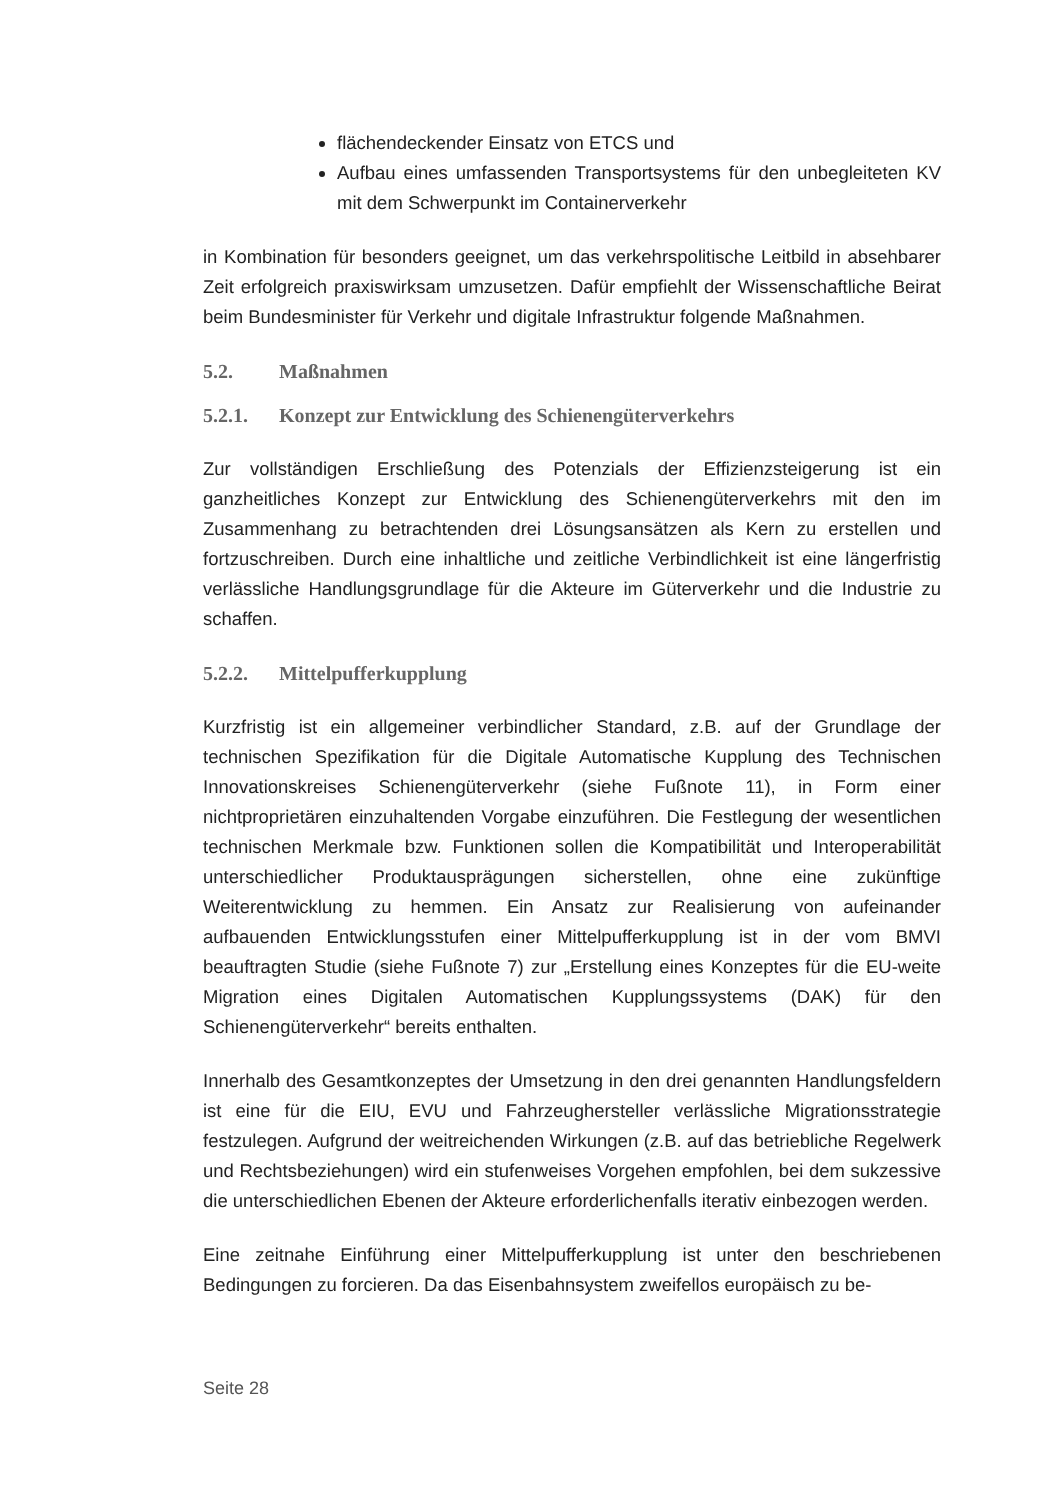flächendeckender Einsatz von ETCS und
Aufbau eines umfassenden Transportsystems für den unbegleiteten KV mit dem Schwerpunkt im Containerverkehr
in Kombination für besonders geeignet, um das verkehrspolitische Leitbild in absehbarer Zeit erfolgreich praxiswirksam umzusetzen. Dafür empfiehlt der Wissenschaftliche Beirat beim Bundesminister für Verkehr und digitale Infrastruktur folgende Maßnahmen.
5.2. Maßnahmen
5.2.1. Konzept zur Entwicklung des Schienengüterverkehrs
Zur vollständigen Erschließung des Potenzials der Effizienzsteigerung ist ein ganzheitliches Konzept zur Entwicklung des Schienengüterverkehrs mit den im Zusammenhang zu betrachtenden drei Lösungsansätzen als Kern zu erstellen und fortzuschreiben. Durch eine inhaltliche und zeitliche Verbindlichkeit ist eine längerfristig verlässliche Handlungsgrundlage für die Akteure im Güterverkehr und die Industrie zu schaffen.
5.2.2. Mittelpufferkupplung
Kurzfristig ist ein allgemeiner verbindlicher Standard, z.B. auf der Grundlage der technischen Spezifikation für die Digitale Automatische Kupplung des Technischen Innovationskreises Schienengüterverkehr (siehe Fußnote 11), in Form einer nichtproprietären einzuhaltenden Vorgabe einzuführen. Die Festlegung der wesentlichen technischen Merkmale bzw. Funktionen sollen die Kompatibilität und Interoperabilität unterschiedlicher Produktausprägungen sicherstellen, ohne eine zukünftige Weiterentwicklung zu hemmen. Ein Ansatz zur Realisierung von aufeinander aufbauenden Entwicklungsstufen einer Mittelpufferkupplung ist in der vom BMVI beauftragten Studie (siehe Fußnote 7) zur „Erstellung eines Konzeptes für die EU-weite Migration eines Digitalen Automatischen Kupplungssystems (DAK) für den Schienengüterverkehr“ bereits enthalten.
Innerhalb des Gesamtkonzeptes der Umsetzung in den drei genannten Handlungsfeldern ist eine für die EIU, EVU und Fahrzeughersteller verlässliche Migrationsstrategie festzulegen. Aufgrund der weitreichenden Wirkungen (z.B. auf das betriebliche Regelwerk und Rechtsbeziehungen) wird ein stufenweises Vorgehen empfohlen, bei dem sukzessive die unterschiedlichen Ebenen der Akteure erforderlichenfalls iterativ einbezogen werden.
Eine zeitnahe Einführung einer Mittelpufferkupplung ist unter den beschriebenen Bedingungen zu forcieren. Da das Eisenbahnsystem zweifellos europäisch zu be-
Seite 28